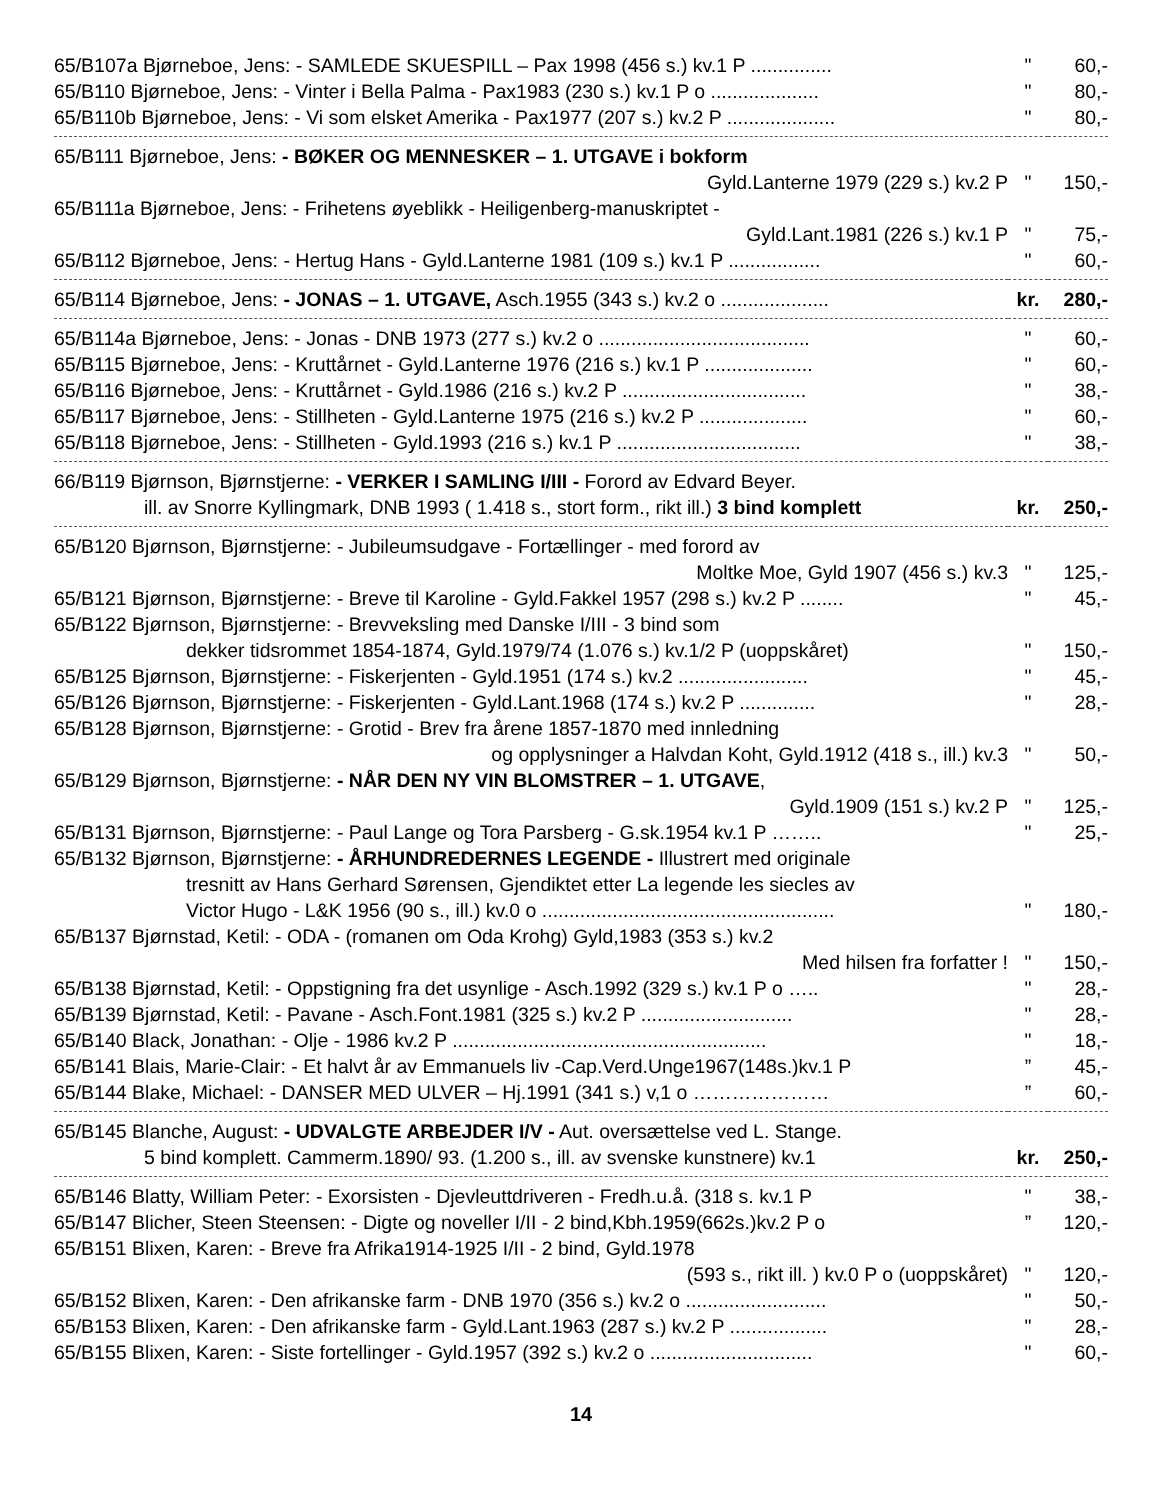| 65/B107a Bjørneboe, Jens: - SAMLEDE SKUESPILL – Pax 1998 (456 s.) kv.1 P ............... | " | 60,- |
| 65/B110 Bjørneboe, Jens: - Vinter i Bella Palma - Pax1983 (230 s.) kv.1 P o .................... | " | 80,- |
| 65/B110b Bjørneboe, Jens: - Vi som elsket Amerika - Pax1977 (207 s.) kv.2 P .................... | " | 80,- |
| 65/B111 Bjørneboe, Jens: - BØKER OG MENNESKER – 1. UTGAVE i bokform | | |
| Gyld.Lanterne 1979 (229 s.) kv.2 P | " | 150,- |
| 65/B111a Bjørneboe, Jens: - Frihetens øyeblikk - Heiligenberg-manuskriptet - | | |
| Gyld.Lant.1981 (226 s.) kv.1 P | " | 75,- |
| 65/B112 Bjørneboe, Jens: - Hertug Hans - Gyld.Lanterne 1981 (109 s.) kv.1 P ................. | " | 60,- |
| 65/B114 Bjørneboe, Jens: - JONAS – 1. UTGAVE, Asch.1955 (343 s.) kv.2 o .................... | kr. | 280,- |
| 65/B114a Bjørneboe, Jens: - Jonas - DNB 1973 (277 s.) kv.2 o ....................................... | " | 60,- |
| 65/B115 Bjørneboe, Jens: - Kruttårnet - Gyld.Lanterne 1976 (216 s.) kv.1 P .................... | " | 60,- |
| 65/B116 Bjørneboe, Jens: - Kruttårnet - Gyld.1986 (216 s.) kv.2 P .................................. | " | 38,- |
| 65/B117 Bjørneboe, Jens: - Stillheten - Gyld.Lanterne 1975 (216 s.) kv.2 P .................... | " | 60,- |
| 65/B118 Bjørneboe, Jens: - Stillheten - Gyld.1993 (216 s.) kv.1 P .................................. | " | 38,- |
| 66/B119 Bjørnson, Bjørnstjerne: - VERKER I SAMLING I/III - Forord av Edvard Beyer. | | |
| ill. av Snorre Kyllingmark, DNB 1993 ( 1.418 s., stort form., rikt ill.) 3 bind komplett | kr. | 250,- |
| 65/B120 Bjørnson, Bjørnstjerne: - Jubileumsudgave - Fortællinger - med forord av | | |
| Moltke Moe, Gyld 1907 (456 s.) kv.3 | " | 125,- |
| 65/B121 Bjørnson, Bjørnstjerne: - Breve til Karoline - Gyld.Fakkel 1957 (298 s.) kv.2 P ........ | " | 45,- |
| 65/B122 Bjørnson, Bjørnstjerne: - Brevveksling med Danske I/III - 3 bind som | | |
| dekker tidsrommet 1854-1874, Gyld.1979/74 (1.076 s.) kv.1/2 P (uoppskåret) | " | 150,- |
| 65/B125 Bjørnson, Bjørnstjerne: - Fiskerjenten - Gyld.1951 (174 s.) kv.2 ........................ | " | 45,- |
| 65/B126 Bjørnson, Bjørnstjerne: - Fiskerjenten - Gyld.Lant.1968 (174 s.) kv.2 P .............. | " | 28,- |
| 65/B128 Bjørnson, Bjørnstjerne: - Grotid - Brev fra årene 1857-1870 med innledning | | |
| og opplysninger a Halvdan Koht, Gyld.1912 (418 s., ill.) kv.3 | " | 50,- |
| 65/B129 Bjørnson, Bjørnstjerne: - NÅR DEN NY VIN BLOMSTRER – 1. UTGAVE , | | |
| Gyld.1909 (151 s.) kv.2 P | " | 125,- |
| 65/B131 Bjørnson, Bjørnstjerne: - Paul Lange og Tora Parsberg - G.sk.1954 kv.1 P …….. | " | 25,- |
| 65/B132 Bjørnson, Bjørnstjerne: - ÅRHUNDREDERNES LEGENDE - Illustrert med originale | | |
| tresnitt av Hans Gerhard Sørensen, Gjendiktet etter La legende les siecles av | | |
| Victor Hugo - L&K 1956 (90 s., ill.) kv.0 o ...................................................... | " | 180,- |
| 65/B137 Bjørnstad, Ketil: - ODA - (romanen om Oda Krohg) Gyld,1983 (353 s.) kv.2 | | |
| Med hilsen fra forfatter ! | " | 150,- |
| 65/B138 Bjørnstad, Ketil: - Oppstigning fra det usynlige - Asch.1992 (329 s.) kv.1 P o ….. | " | 28,- |
| 65/B139 Bjørnstad, Ketil: - Pavane - Asch.Font.1981 (325 s.) kv.2 P ............................ | " | 28,- |
| 65/B140 Black, Jonathan: - Olje - 1986 kv.2 P .......................................................... | " | 18,- |
| 65/B141 Blais, Marie-Clair: - Et halvt år av Emmanuels liv -Cap.Verd.Unge1967(148s.)kv.1 P | ” | 45,- |
| 65/B144 Blake, Michael: - DANSER MED ULVER – Hj.1991 (341 s.) v,1 o ………………… | ” | 60,- |
| 65/B145 Blanche, August: - UDVALGTE ARBEJDER I/V - Aut. oversættelse ved L. Stange. | | |
| 5 bind komplett. Cammerm.1890/ 93. (1.200 s., ill. av svenske kunstnere) kv.1 | kr. | 250,- |
| 65/B146 Blatty, William Peter: - Exorsisten - Djevleuttdriveren - Fredh.u.å. (318 s. kv.1 P | " | 38,- |
| 65/B147 Blicher, Steen Steensen: - Digte og noveller I/II - 2 bind,Kbh.1959(662s.)kv.2 P o | ” | 120,- |
| 65/B151 Blixen, Karen: - Breve fra Afrika1914-1925 I/II - 2 bind, Gyld.1978 | | |
| (593 s., rikt ill. ) kv.0 P o (uoppskåret) | " | 120,- |
| 65/B152 Blixen, Karen: - Den afrikanske farm - DNB 1970 (356 s.) kv.2 o .......................... | " | 50,- |
| 65/B153 Blixen, Karen: - Den afrikanske farm - Gyld.Lant.1963 (287 s.) kv.2 P .................. | " | 28,- |
| 65/B155 Blixen, Karen: - Siste fortellinger - Gyld.1957 (392 s.) kv.2 o .............................. | " | 60,- |
14